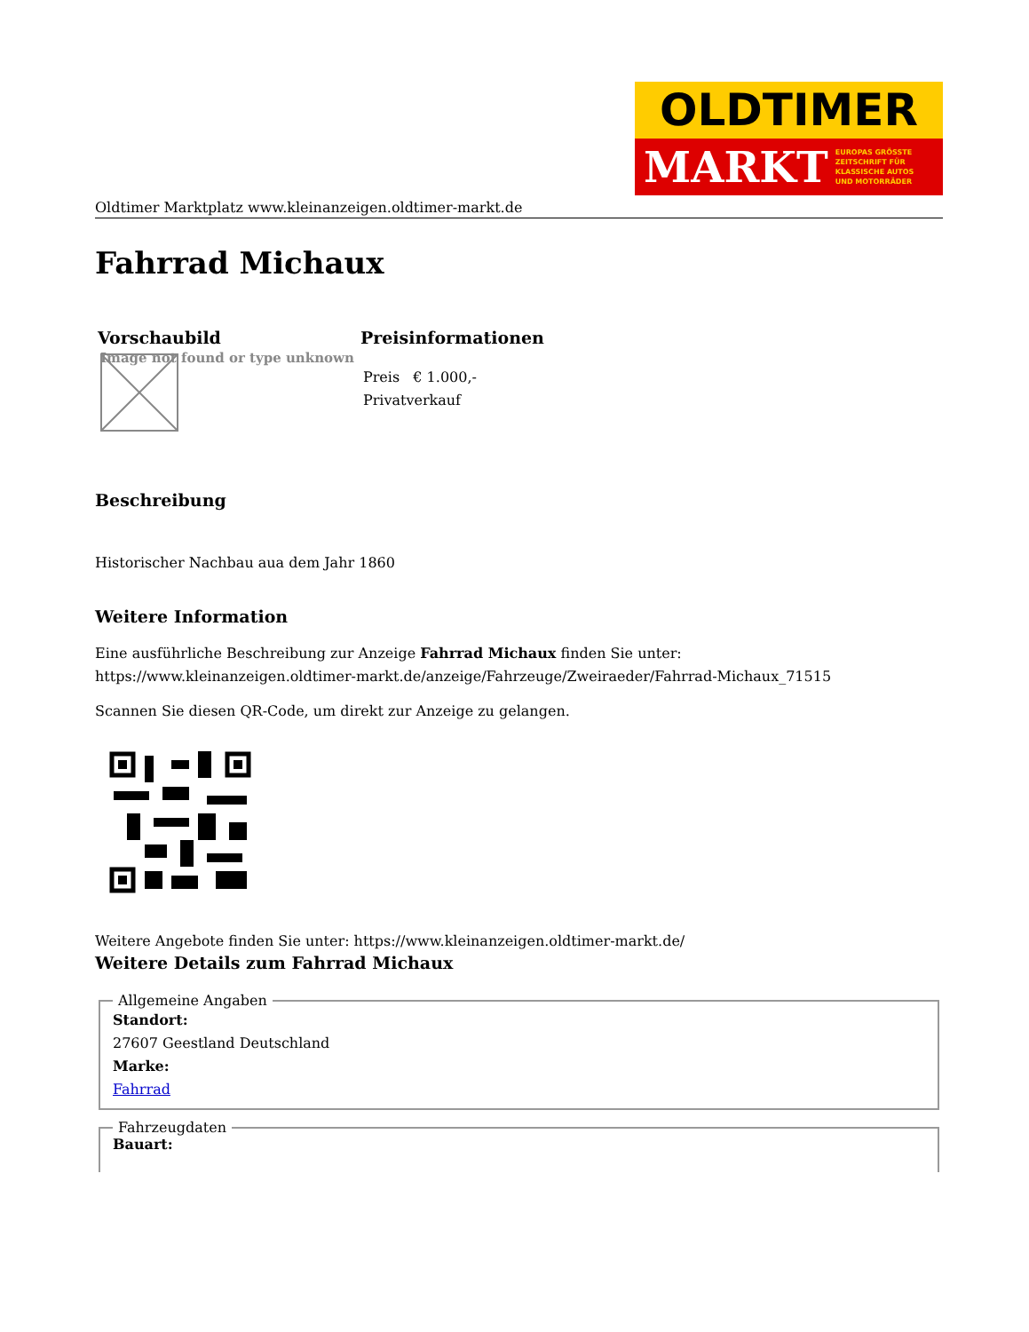OLDTIMER
MARKT EUROPAS GRÖSSTE
ZEITSCHRIFT FÜR
KLASSISCHE AUTOS
UND MOTORRÄDER
Oldtimer Marktplatz www.kleinanzeigen.oldtimer-markt.de
Fahrrad Michaux
| Vorschaubild | Preisinformationen |
| --- | --- |
| Image not found or type unknown | Preis € 1.000,- Privatverkauf |
Beschreibung
Historischer Nachbau aua dem Jahr 1860
Weitere Information
Eine ausführliche Beschreibung zur Anzeige Fahrrad Michaux finden Sie unter:
https://www.kleinanzeigen.oldtimer-markt.de/anzeige/Fahrzeuge/Zweiraeder/Fahrrad-Michaux_71515
Scannen Sie diesen QR-Code, um direkt zur Anzeige zu gelangen.
Weitere Angebote finden Sie unter: https://www.kleinanzeigen.oldtimer-markt.de/
Weitere Details zum Fahrrad Michaux
Allgemeine Angaben
Standort:
27607 Geestland Deutschland
Marke:
Fahrrad
Fahrzeugdaten Bauart: